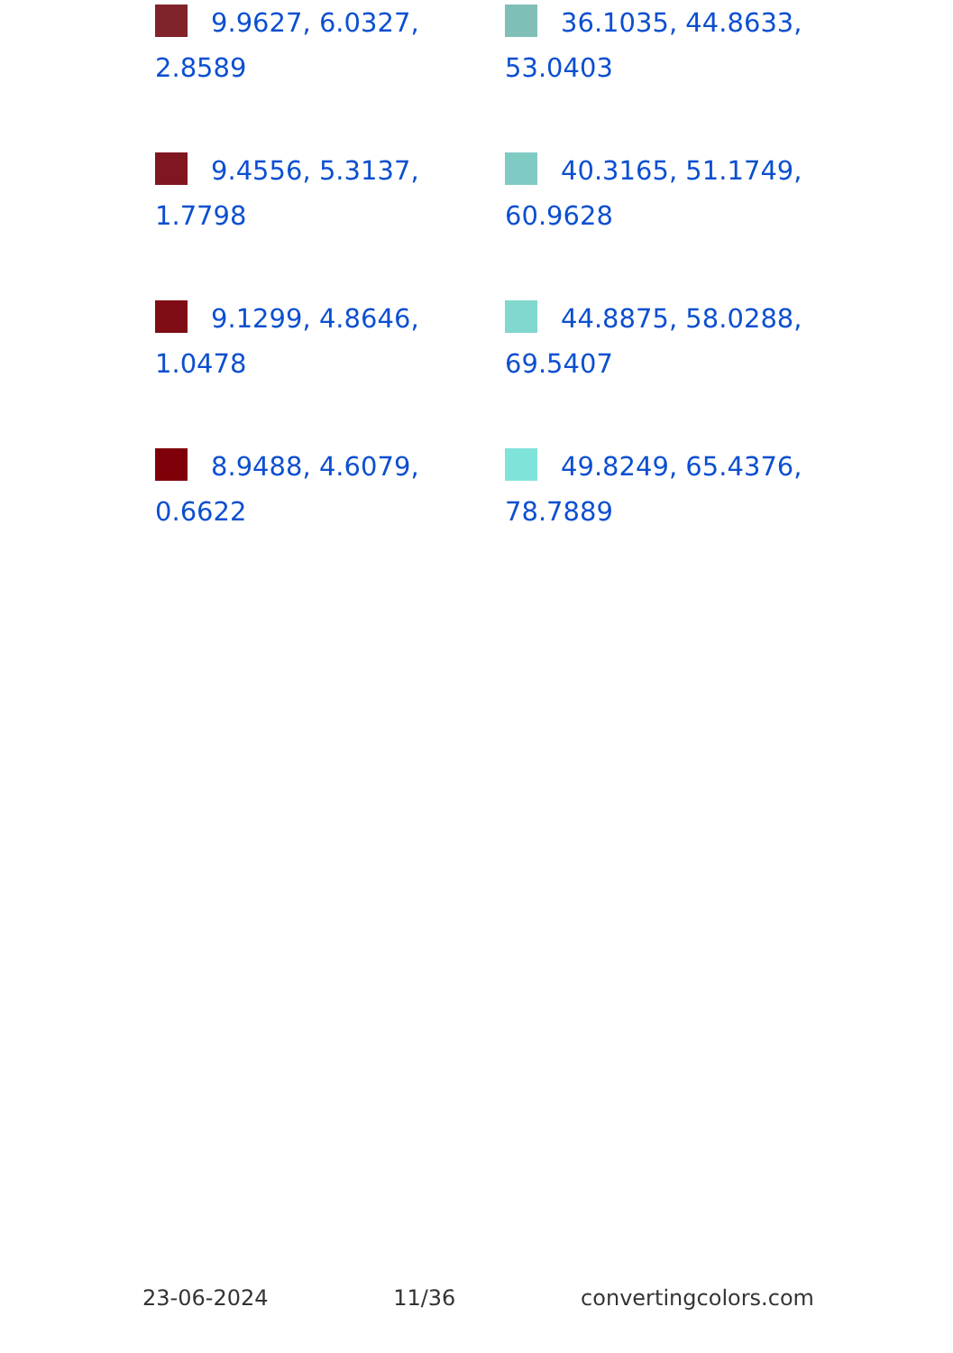9.9627, 6.0327, 2.8589
36.1035, 44.8633, 53.0403
9.4556, 5.3137, 1.7798
40.3165, 51.1749, 60.9628
9.1299, 4.8646, 1.0478
44.8875, 58.0288, 69.5407
8.9488, 4.6079, 0.6622
49.8249, 65.4376, 78.7889
23-06-2024 11/36 convertingcolors.com